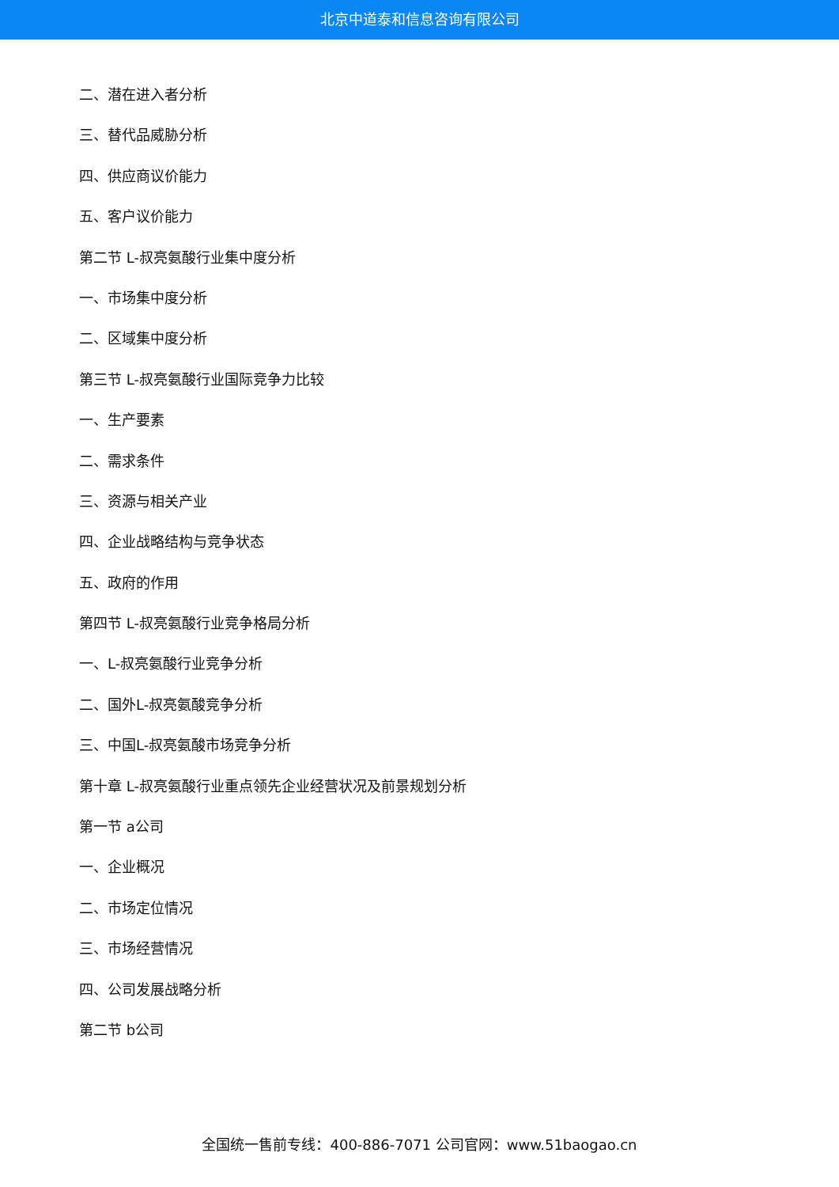北京中道泰和信息咨询有限公司
二、潜在进入者分析
三、替代品威胁分析
四、供应商议价能力
五、客户议价能力
第二节 L-叔亮氨酸行业集中度分析
一、市场集中度分析
二、区域集中度分析
第三节 L-叔亮氨酸行业国际竞争力比较
一、生产要素
二、需求条件
三、资源与相关产业
四、企业战略结构与竞争状态
五、政府的作用
第四节 L-叔亮氨酸行业竞争格局分析
一、L-叔亮氨酸行业竞争分析
二、国外L-叔亮氨酸竞争分析
三、中国L-叔亮氨酸市场竞争分析
第十章 L-叔亮氨酸行业重点领先企业经营状况及前景规划分析
第一节 a公司
一、企业概况
二、市场定位情况
三、市场经营情况
四、公司发展战略分析
第二节 b公司
全国统一售前专线：400-886-7071 公司官网：www.51baogao.cn